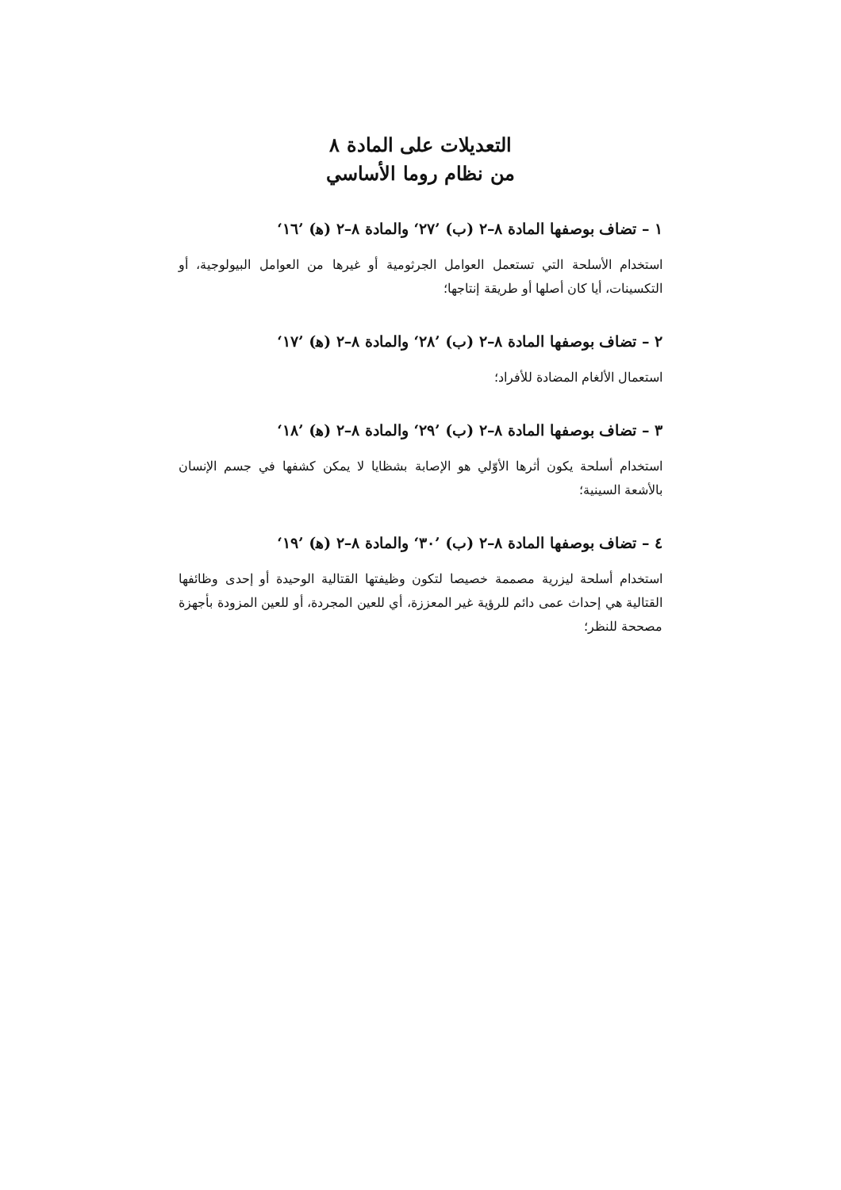التعديلات على المادة ٨
من نظام روما الأساسي
١ – تضاف بوصفها المادة ٨–٢ (ب) ’٢٧‘ والمادة ٨–٢ (ﻫ) ’١٦‘
استخدام الأسلحة التي تستعمل العوامل الجرثومية أو غيرها من العوامل البيولوجية، أو التكسينات، أيا كان أصلها أو طريقة إنتاجها؛
٢ – تضاف بوصفها المادة ٨–٢ (ب) ’٢٨‘ والمادة ٨–٢ (ﻫ) ’١٧‘
استعمال الألغام المضادة للأفراد؛
٣ – تضاف بوصفها المادة ٨–٢ (ب) ’٢٩‘ والمادة ٨–٢ (ﻫ) ’١٨‘
استخدام أسلحة يكون أثرها الأوّلي هو الإصابة بشظايا لا يمكن كشفها في جسم الإنسان بالأشعة السينية؛
٤ – تضاف بوصفها المادة ٨–٢ (ب) ’٣٠‘ والمادة ٨–٢ (ﻫ) ’١٩‘
استخدام أسلحة ليزرية مصممة خصيصا لتكون وظيفتها القتالية الوحيدة أو إحدى وظائفها القتالية هي إحداث عمى دائم للرؤية غير المعززة، أي للعين المجردة، أو للعين المزودة بأجهزة مصححة للنظر؛